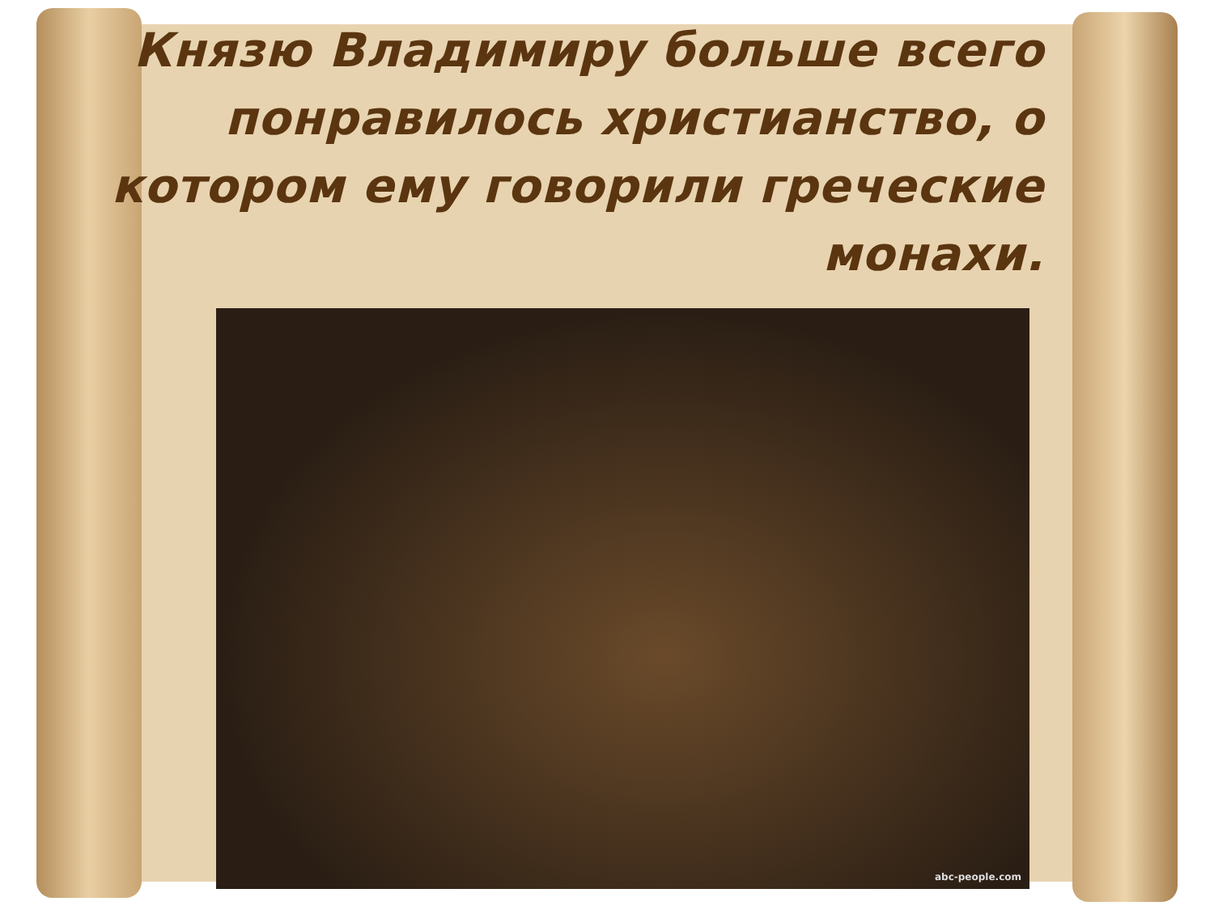Князю Владимиру больше всего понравилось христианство, о котором ему говорили греческие монахи.
abc-people.com